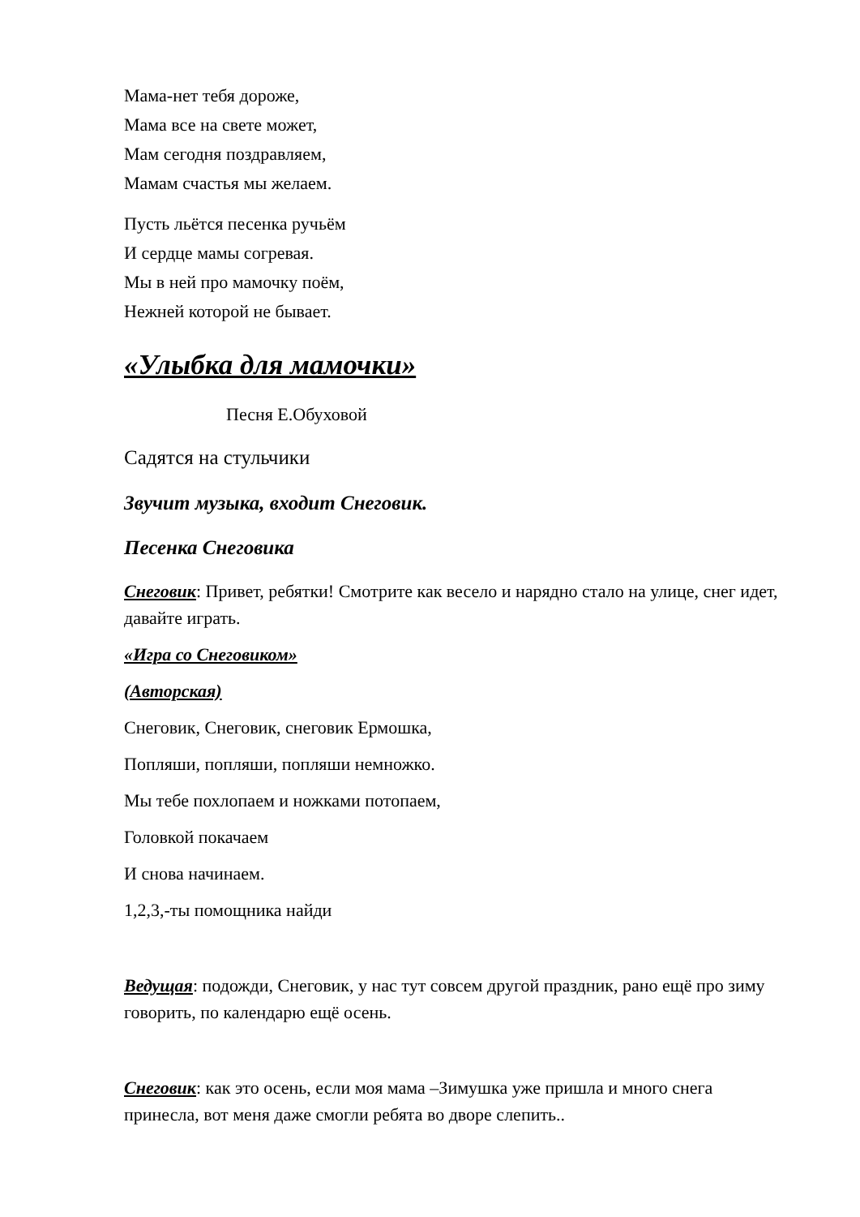Мама-нет тебя дороже,
Мама все на свете может,
Мам сегодня поздравляем,
Мамам счастья мы желаем.
Пусть льётся песенка ручьём
И сердце мамы согревая.
Мы в ней про мамочку поём,
Нежней которой не бывает.
«Улыбка для мамочки»
Песня Е.Обуховой
Садятся на стульчики
Звучит музыка, входит Снеговик.
Песенка Снеговика
Снеговик: Привет, ребятки! Смотрите как весело и нарядно стало на улице, снег идет, давайте играть.
«Игра со Снеговиком»
(Авторская)
Снеговик, Снеговик, снеговик Ермошка,
Попляши, попляши, попляши немножко.
Мы тебе похлопаем и ножками потопаем,
Головкой покачаем
И снова начинаем.
1,2,3,-ты помощника найди
Ведущая: подожди, Снеговик, у нас тут совсем другой праздник, рано ещё про зиму говорить, по календарю ещё осень.
Снеговик: как это осень, если моя мама –Зимушка уже пришла и много снега принесла, вот меня даже смогли ребята во дворе слепить..